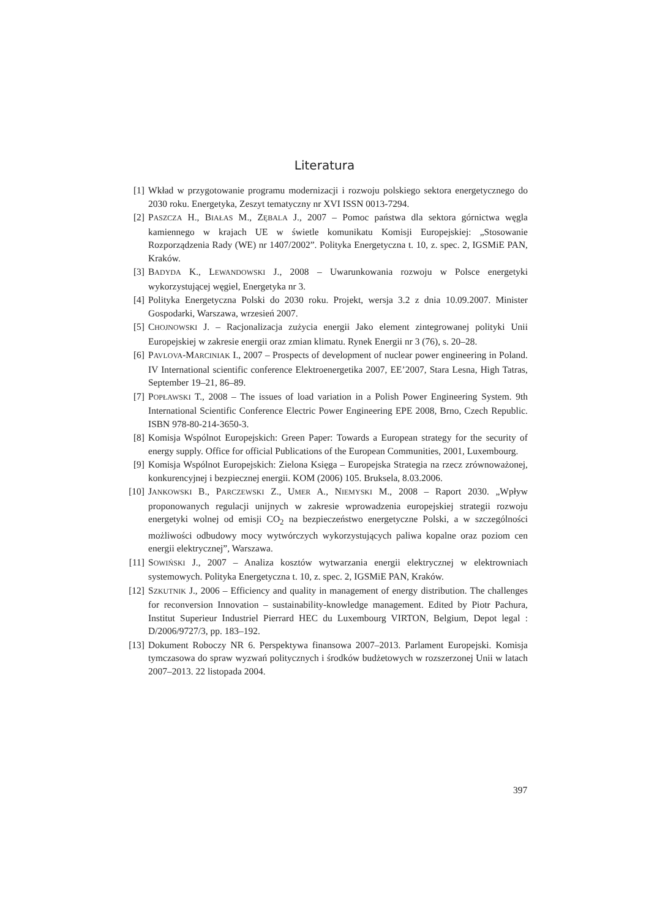Literatura
[1] Wkład w przygotowanie programu modernizacji i rozwoju polskiego sektora energetycznego do 2030 roku. Energetyka, Zeszyt tematyczny nr XVI ISSN 0013-7294.
[2] PASZCZA H., BIAŁAS M., ZĘBALA J., 2007 – Pomoc państwa dla sektora górnictwa węgla kamiennego w krajach UE w świetle komunikatu Komisji Europejskiej: „Stosowanie Rozporządzenia Rady (WE) nr 1407/2002”. Polityka Energetyczna t. 10, z. spec. 2, IGSMiE PAN, Kraków.
[3] BADYDA K., LEWANDOWSKI J., 2008 – Uwarunkowania rozwoju w Polsce energetyki wykorzystującej węgiel, Energetyka nr 3.
[4] Polityka Energetyczna Polski do 2030 roku. Projekt, wersja 3.2 z dnia 10.09.2007. Minister Gospodarki, Warszawa, wrzesień 2007.
[5] CHOJNOWSKI J. – Racjonalizacja zużycia energii Jako element zintegrowanej polityki Unii Europejskiej w zakresie energii oraz zmian klimatu. Rynek Energii nr 3 (76), s. 20–28.
[6] PAVLOVA-MARCINIAK I., 2007 – Prospects of development of nuclear power engineering in Poland. IV International scientific conference Elektroenergetika 2007, EE’2007, Stara Lesna, High Tatras, September 19–21, 86–89.
[7] POPŁAWSKI T., 2008 – The issues of load variation in a Polish Power Engineering System. 9th International Scientific Conference Electric Power Engineering EPE 2008, Brno, Czech Republic. ISBN 978-80-214-3650-3.
[8] Komisja Wspólnot Europejskich: Green Paper: Towards a European strategy for the security of energy supply. Office for official Publications of the European Communities, 2001, Luxembourg.
[9] Komisja Wspólnot Europejskich: Zielona Księga – Europejska Strategia na rzecz zrównoważonej, konkurencyjnej i bezpiecznej energii. KOM (2006) 105. Bruksela, 8.03.2006.
[10] JANKOWSKI B., PARCZEWSKI Z., UMER A., NIEMYSKI M., 2008 – Raport 2030. „Wpływ proponowanych regulacji unijnych w zakresie wprowadzenia europejskiej strategii rozwoju energetyki wolnej od emisji CO<sub>2</sub> na bezpieczeństwo energetyczne Polski, a w szczególności możliwości odbudowy mocy wytwórczych wykorzystujących paliwa kopalne oraz poziom cen energii elektrycznej”, Warszawa.
[11] SOWIŃSKI J., 2007 – Analiza kosztów wytwarzania energii elektrycznej w elektrowniach systemowych. Polityka Energetyczna t. 10, z. spec. 2, IGSMiE PAN, Kraków.
[12] SZKUTNIK J., 2006 – Efficiency and quality in management of energy distribution. The challenges for reconversion Innovation – sustainability-knowledge management. Edited by Piotr Pachura, Institut Superieur Industriel Pierrard HEC du Luxembourg VIRTON, Belgium, Depot legal : D/2006/9727/3, pp. 183–192.
[13] Dokument Roboczy NR 6. Perspektywa finansowa 2007–2013. Parlament Europejski. Komisja tymczasowa do spraw wyzwań politycznych i środków budżetowych w rozszerzonej Unii w latach 2007–2013. 22 listopada 2004.
397